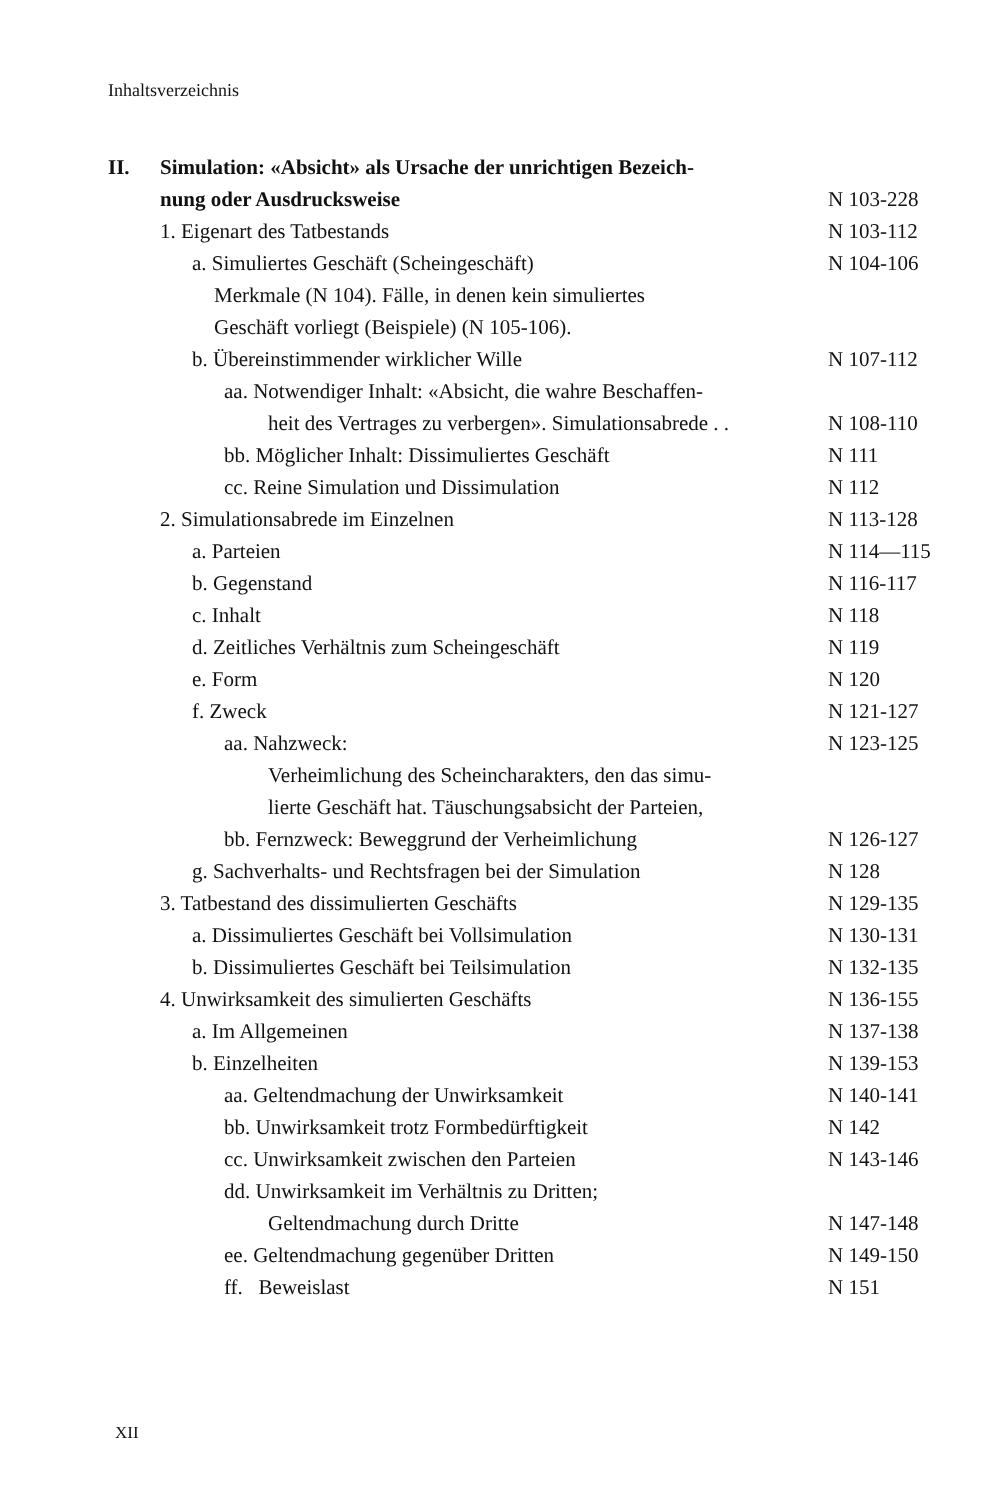Inhaltsverzeichnis
II. Simulation: «Absicht» als Ursache der unrichtigen Bezeich-
nung oder Ausdrucksweise N 103-228
1. Eigenart des Tatbestands N 103-112
a. Simuliertes Geschäft (Scheingeschäft)
N 104-106
Merkmale (N 104). Fälle, in denen kein simuliertes
Geschäft vorliegt (Beispiele) (N 105-106).
b. Übereinstimmender wirklicher Wille
N 107-112
aa. Notwendiger Inhalt: «Absicht, die wahre Beschaffen-
heit des Vertrages zu verbergen». Simulationsabrede . .
N 108-110
bb. Möglicher Inhalt: Dissimuliertes Geschäft
N 111
cc. Reine Simulation und Dissimulation
N 112
2. Simulationsabrede im Einzelnen
N 113-128
a. Parteien N 114—115
b. Gegenstand N 116-117
c. Inhalt N 118
d. Zeitliches Verhältnis zum Scheingeschäft
N 119
e. Form N 120
f. Zweck N 121-127
aa. Nahzweck: N 123-125
Verheimlichung des Scheincharakters, den das simu-
lierte Geschäft hat. Täuschungsabsicht der Parteien,
bb. Fernzweck: Beweggrund der Verheimlichung
N 126-127
g. Sachverhalts- und Rechtsfragen bei der Simulation
N 128
3. Tatbestand des dissimulierten Geschäfts
N 129-135
a. Dissimuliertes Geschäft bei Vollsimulation
N 130-131
b. Dissimuliertes Geschäft bei Teilsimulation
N 132-135
4. Unwirksamkeit des simulierten Geschäfts
N 136-155
a. Im Allgemeinen N 137-138
b. Einzelheiten N 139-153
aa. Geltendmachung der Unwirksamkeit
N 140-141
bb. Unwirksamkeit trotz Formbedürftigkeit
N 142
cc. Unwirksamkeit zwischen den Parteien
N 143-146
dd. Unwirksamkeit im Verhältnis zu Dritten;
Geltendmachung durch Dritte
N 147-148
ee. Geltendmachung gegenüber Dritten
N 149-150
ff. Beweislast N 151
XII